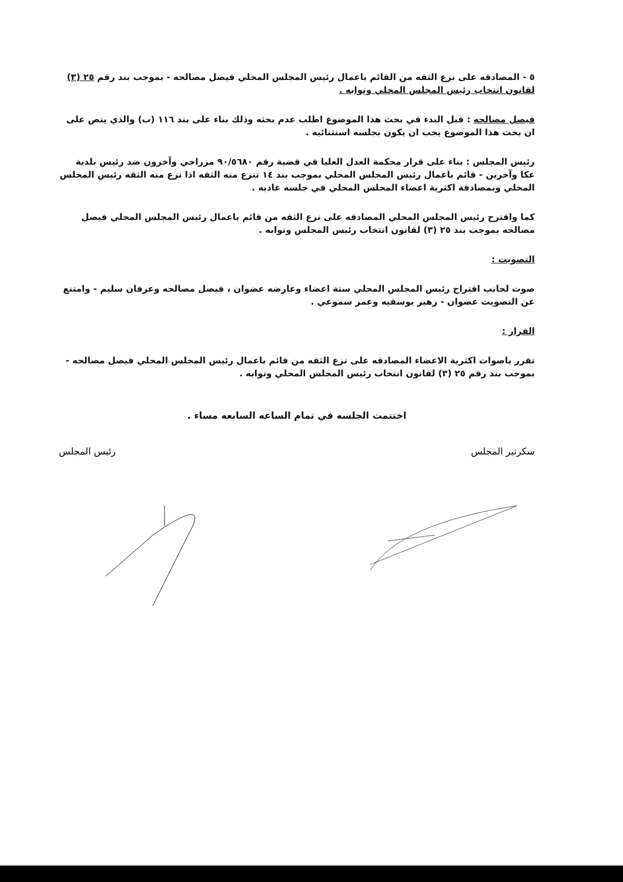٥ - المصادقه على نزع الثقه من القائم باعمال رئيس المجلس المحلي فيصل مصالحه - بموجب بند رقم ٢٥ (٣) لقانون انتخاب رئيس المجلس المحلي ونوابه .
فيصل مصالحه : قبل البدء في بحث هذا الموضوع اطلب عدم بحثه وذلك بناء على بند ١١٦ (ب) والذي ينص على ان بحث هذا الموضوع يجب ان يكون بجلسه استثنائيه .
رئيس المجلس : بناء على قرار محكمة العدل العليا في قضية رقم ٩٠/٥٦٨٠ مزراحي وآخرون ضد رئيس بلدية عكا وآخرين - قائم باعمال رئيس المجلس المحلي بموجب بند ١٤ تنزع منه الثقه اذا نزع منه الثقه رئيس المجلس المحلي وبمصادقة اكثرية اعضاء المجلس المحلي في جلسه عاديه .
كما واقترح رئيس المجلس المحلي المصادقه على نزع الثقه من قائم باعمال رئيس المجلس المحلي فيصل مصالحه بموجب بند ٢٥ (٣) لقانون انتخاب رئيس المجلس ونوابه .
التصويت :
صوت لجانب اقتراح رئيس المجلس المحلي ستة اعضاء وعارضه عضوان ، فيصل مصالحه وعرفان سليم - وامتنع عن التصويت عضوان - زهير يوسفيه وعمر سموعي .
القرار :
تقرر باصوات اكثرية الاعضاء المصادقه على نزع الثقه من قائم باعمال رئيس المجلس المحلي فيصل مصالحه - بموجب بند رقم ٢٥ (٣) لقانون انتخاب رئيس المجلس المحلي ونوابه .
اختتمت الجلسه في تمام الساعه السابعه مساء .
رئيس المجلس سكرتير المجلس